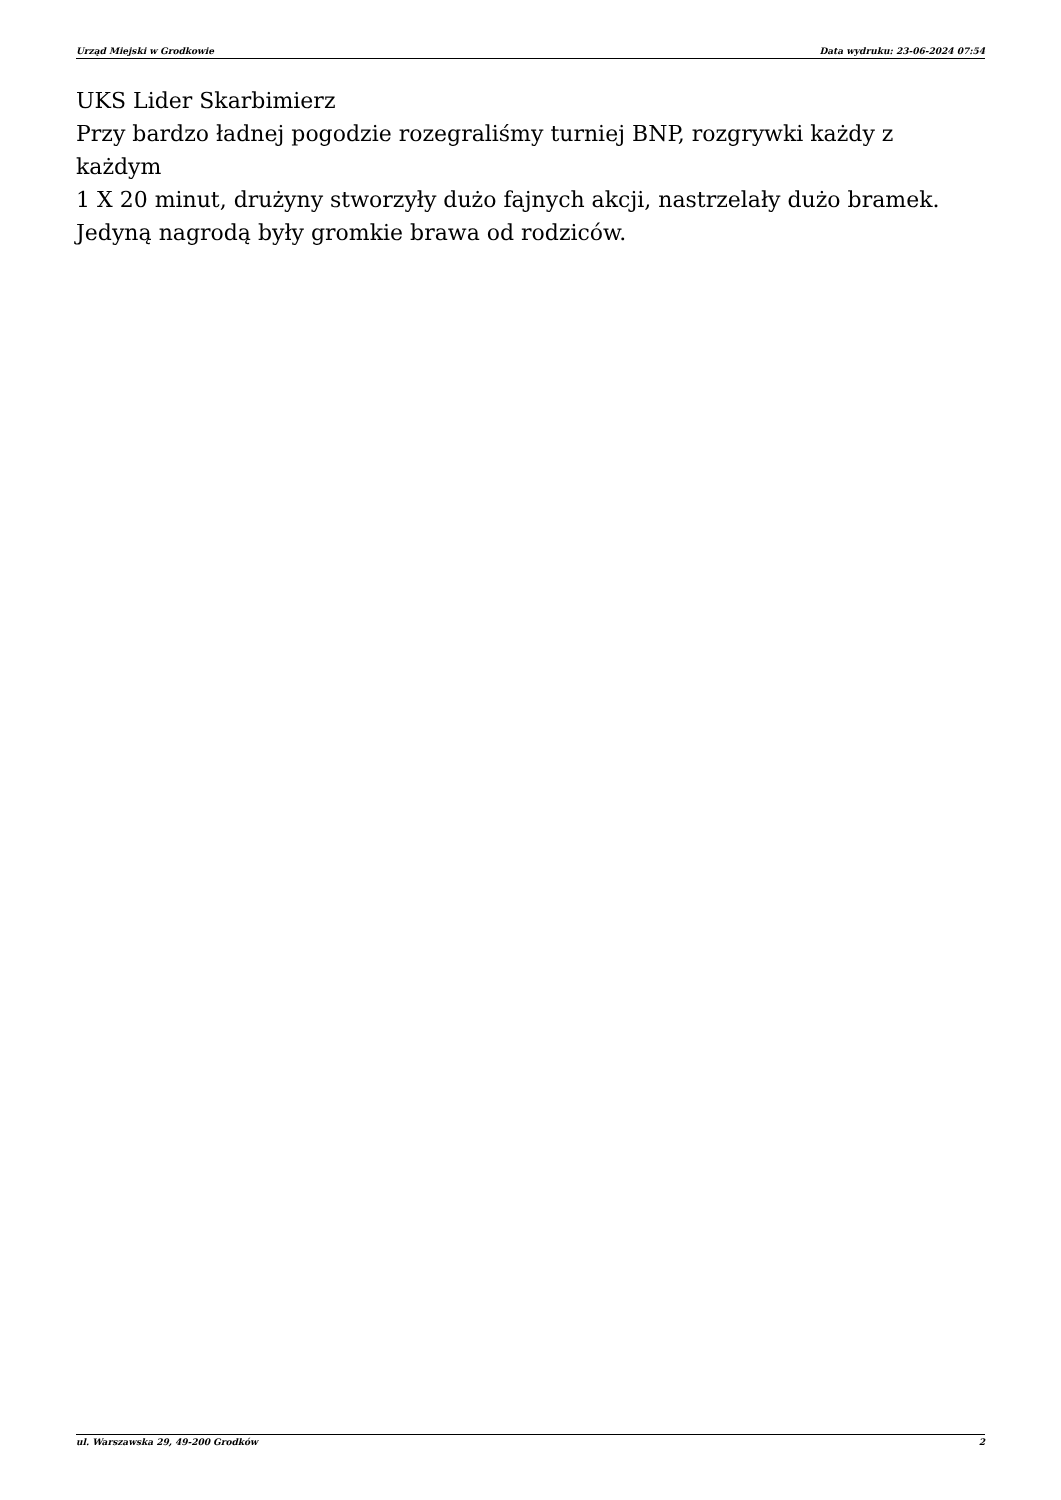Urząd Miejski w Grodkowie Data wydruku: 23-06-2024 07:54
UKS Lider Skarbimierz
Przy bardzo ładnej pogodzie rozegraliśmy turniej BNP, rozgrywki każdy z każdym
1 X 20 minut, drużyny stworzyły dużo fajnych akcji, nastrzelały dużo bramek.
Jedyną nagrodą były gromkie brawa od rodziców.
ul. Warszawska 29, 49-200 Grodków 2